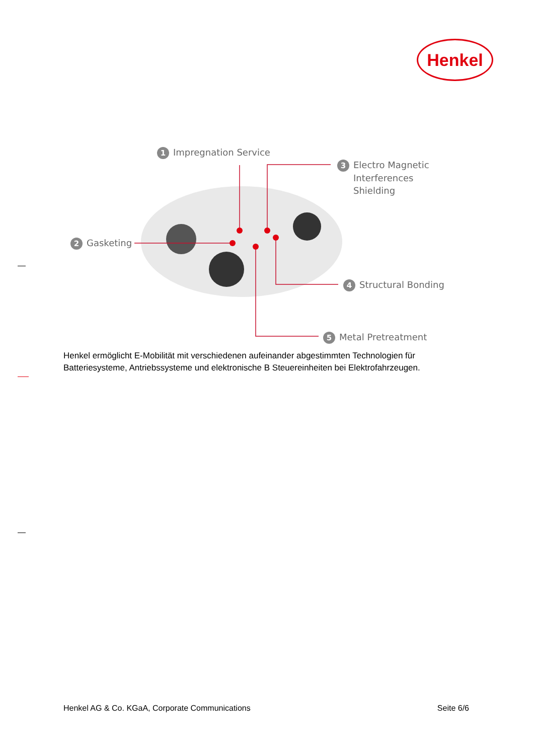Henkel
1 Impregnation Service
3 Electro Magnetic
Interferences
Shielding
2 Gasketing
4 Structural Bonding
5 Metal Pretreatment
Henkel ermöglicht E-Mobilität mit verschiedenen aufeinander abgestimmten Technologien für Batteriesysteme, Antriebssysteme und elektronische B Steuereinheiten bei Elektrofahrzeugen.
Henkel AG & Co. KGaA, Corporate Communications Seite 6/6